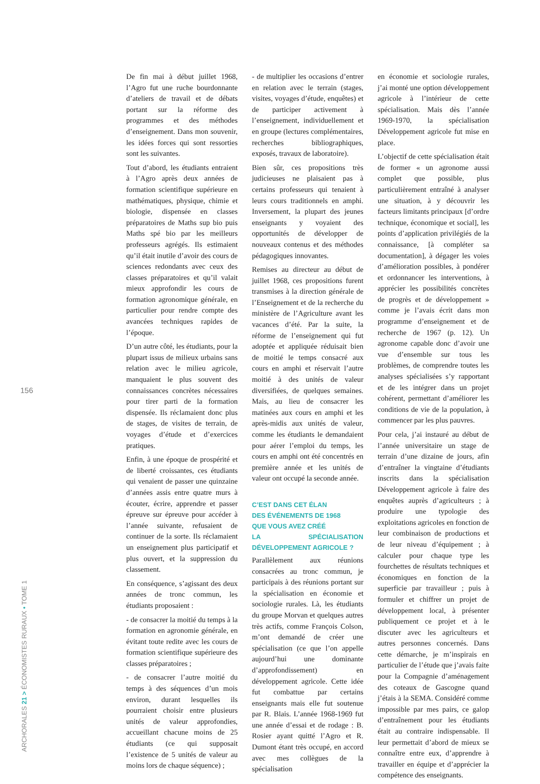De fin mai à début juillet 1968, l’Agro fut une ruche bourdonnante d’ateliers de travail et de débats portant sur la réforme des programmes et des méthodes d’enseignement. Dans mon souvenir, les idées forces qui sont ressorties sont les suivantes.
Tout d’abord, les étudiants entraient à l’Agro après deux années de formation scientifique supérieure en mathématiques, physique, chimie et biologie, dispensée en classes préparatoires de Maths sup bio puis Maths spé bio par les meilleurs professeurs agrégés. Ils estimaient qu’il était inutile d’avoir des cours de sciences redondants avec ceux des classes préparatoires et qu’il valait mieux approfondir les cours de formation agronomique générale, en particulier pour rendre compte des avancées techniques rapides de l’époque.
D’un autre côté, les étudiants, pour la plupart issus de milieux urbains sans relation avec le milieu agricole, manquaient le plus souvent des connaissances concrètes nécessaires pour tirer parti de la formation dispensée. Ils réclamaient donc plus de stages, de visites de terrain, de voyages d’étude et d’exercices pratiques.
Enfin, à une époque de prospérité et de liberté croissantes, ces étudiants qui venaient de passer une quinzaine d’années assis entre quatre murs à écouter, écrire, apprendre et passer épreuve sur épreuve pour accéder à l’année suivante, refusaient de continuer de la sorte. Ils réclamaient un enseignement plus participatif et plus ouvert, et la suppression du classement.
En conséquence, s’agissant des deux années de tronc commun, les étudiants proposaient :
- de consacrer la moitié du temps à la formation en agronomie générale, en évitant toute redite avec les cours de formation scientifique supérieure des classes préparatoires ;
- de consacrer l’autre moitié du temps à des séquences d’un mois environ, durant lesquelles ils pourraient choisir entre plusieurs unités de valeur approfondies, accueillant chacune moins de 25 étudiants (ce qui supposait l’existence de 5 unités de valeur au moins lors de chaque séquence) ;
- de multiplier les occasions d’entrer en relation avec le terrain (stages, visites, voyages d’étude, enquêtes) et de participer activement à l’enseignement, individuellement et en groupe (lectures complémentaires, recherches bibliographiques, exposés, travaux de laboratoire).
Bien sûr, ces propositions très judicieuses ne plaisaient pas à certains professeurs qui tenaient à leurs cours traditionnels en amphi. Inversement, la plupart des jeunes enseignants y voyaient des opportunités de développer de nouveaux contenus et des méthodes pédagogiques innovantes.
Remises au directeur au début de juillet 1968, ces propositions furent transmises à la direction générale de l’Enseignement et de la recherche du ministère de l’Agriculture avant les vacances d’été. Par la suite, la réforme de l’enseignement qui fut adoptée et appliquée réduisait bien de moitié le temps consacré aux cours en amphi et réservait l’autre moitié à des unités de valeur diversifiées, de quelques semaines. Mais, au lieu de consacrer les matinées aux cours en amphi et les après-midis aux unités de valeur, comme les étudiants le demandaient pour aérer l’emploi du temps, les cours en amphi ont été concentrés en première année et les unités de valeur ont occupé la seconde année.
C’EST DANS CET ÉLAN
DES ÉVÉNEMENTS DE 1968
QUE VOUS AVEZ CRÉÉ
LA SPÉCIALISATION DÉVELOPPEMENT AGRICOLE ?
Parallèlement aux réunions consacrées au tronc commun, je participais à des réunions portant sur la spécialisation en économie et sociologie rurales. Là, les étudiants du groupe Morvan et quelques autres très actifs, comme François Colson, m’ont demandé de créer une spécialisation (ce que l’on appelle aujourd’hui une dominante d’approfondissement) en développement agricole. Cette idée fut combattue par certains enseignants mais elle fut soutenue par R. Blais. L’année 1968-1969 fut une année d’essai et de rodage : B. Rosier ayant quitté l’Agro et R. Dumont étant très occupé, en accord avec mes collègues de la spécialisation
en économie et sociologie rurales, j’ai monté une option développement agricole à l’intérieur de cette spécialisation. Mais dès l’année 1969-1970, la spécialisation Développement agricole fut mise en place.
L’objectif de cette spécialisation était de former « un agronome aussi complet que possible, plus particulièrement entraîné à analyser une situation, à y découvrir les facteurs limitants principaux [d’ordre technique, économique et social], les points d’application privilégiés de la connaissance, [à compléter sa documentation], à dégager les voies d’amélioration possibles, à pondérer et ordonnancer les interventions, à apprécier les possibilités concrètes de progrès et de développement » comme je l’avais écrit dans mon programme d’enseignement et de recherche de 1967 (p. 12). Un agronome capable donc d’avoir une vue d’ensemble sur tous les problèmes, de comprendre toutes les analyses spécialisées s’y rapportant et de les intégrer dans un projet cohérent, permettant d’améliorer les conditions de vie de la population, à commencer par les plus pauvres.
Pour cela, j’ai instauré au début de l’année universitaire un stage de terrain d’une dizaine de jours, afin d’entraîner la vingtaine d’étudiants inscrits dans la spécialisation Développement agricole à faire des enquêtes auprès d’agriculteurs ; à produire une typologie des exploitations agricoles en fonction de leur combinaison de productions et de leur niveau d’équipement ; à calculer pour chaque type les fourchettes de résultats techniques et économiques en fonction de la superficie par travailleur ; puis à formuler et chiffrer un projet de développement local, à présenter publiquement ce projet et à le discuter avec les agriculteurs et autres personnes concernés. Dans cette démarche, je m’inspirais en particulier de l’étude que j’avais faite pour la Compagnie d’aménagement des coteaux de Gascogne quand j’étais à la SEMA. Considéré comme impossible par mes pairs, ce galop d’entraînement pour les étudiants était au contraire indispensable. Il leur permettait d’abord de mieux se connaître entre eux, d’apprendre à travailler en équipe et d’apprécier la compétence des enseignants.
156
ARCHORALES 21 > ÉCONOMISTES RURAUX • TOME 1